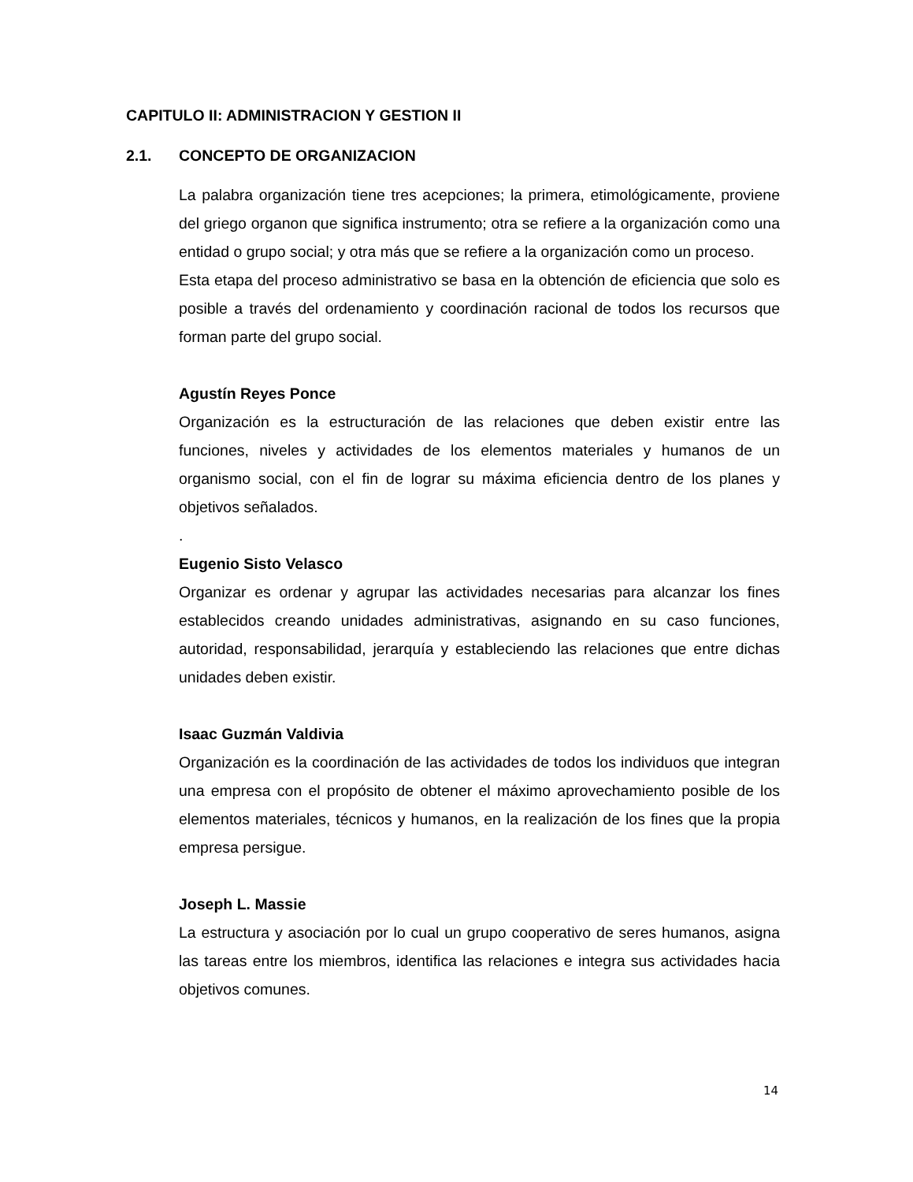CAPITULO II: ADMINISTRACION Y GESTION II
2.1. CONCEPTO DE ORGANIZACION
La palabra organización tiene tres acepciones; la primera, etimológicamente, proviene del griego organon que significa instrumento; otra se refiere a la organización como una entidad o grupo social; y otra más que se refiere a la organización como un proceso.
Esta etapa del proceso administrativo se basa en la obtención de eficiencia que solo es posible a través del ordenamiento y coordinación racional de todos los recursos que forman parte del grupo social.
Agustín Reyes Ponce
Organización es la estructuración de las relaciones que deben existir entre las funciones, niveles y actividades de los elementos materiales y humanos de un organismo social, con el fin de lograr su máxima eficiencia dentro de los planes y objetivos señalados.
.
Eugenio Sisto Velasco
Organizar es ordenar y agrupar las actividades necesarias para alcanzar los fines establecidos creando unidades administrativas, asignando en su caso funciones, autoridad, responsabilidad, jerarquía y estableciendo las relaciones que entre dichas unidades deben existir.
Isaac Guzmán Valdivia
Organización es la coordinación de las actividades de todos los individuos que integran una empresa con el propósito de obtener el máximo aprovechamiento posible de los elementos materiales, técnicos y humanos, en la realización de los fines que la propia empresa persigue.
Joseph L. Massie
La estructura y asociación por lo cual un grupo cooperativo de seres humanos, asigna las tareas entre los miembros, identifica las relaciones e integra sus actividades hacia objetivos comunes.
14